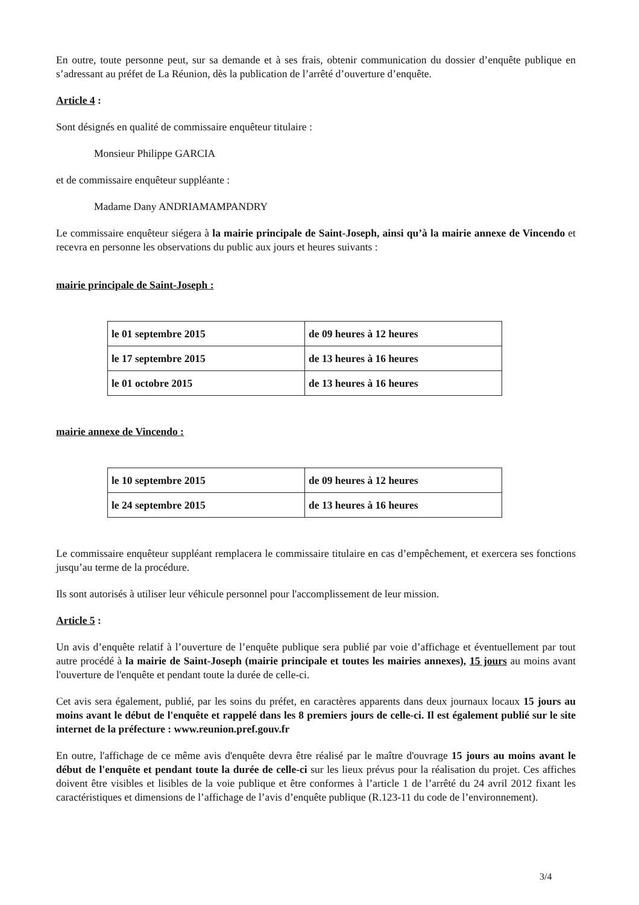En outre, toute personne peut, sur sa demande et à ses frais, obtenir communication du dossier d’enquête publique en s’adressant au préfet de La Réunion, dès la publication de l’arrêté d’ouverture d’enquête.
Article 4 :
Sont désignés en qualité de commissaire enquêteur titulaire :
Monsieur Philippe GARCIA
et de commissaire enquêteur suppléante :
Madame Dany ANDRIAMAMPANDRY
Le commissaire enquêteur siégera à la mairie principale de Saint-Joseph, ainsi qu’à la mairie annexe de Vincendo et recevra en personne les observations du public aux jours et heures suivants :
mairie principale de Saint-Joseph :
| le 01 septembre 2015 | de 09 heures à 12 heures |
| le 17 septembre 2015 | de 13 heures à 16 heures |
| le 01 octobre 2015 | de 13 heures à 16 heures |
mairie annexe de Vincendo :
| le 10 septembre 2015 | de 09 heures à 12 heures |
| le 24 septembre 2015 | de 13 heures à 16 heures |
Le commissaire enquêteur suppléant remplacera le commissaire titulaire en cas d’empêchement, et exercera ses fonctions jusqu’au terme de la procédure.
Ils sont autorisés à utiliser leur véhicule personnel pour l'accomplissement de leur mission.
Article 5 :
Un avis d’enquête relatif à l’ouverture de l’enquête publique sera publié par voie d’affichage et éventuellement par tout autre procédé à la mairie de Saint-Joseph (mairie principale et toutes les mairies annexes), 15 jours au moins avant l'ouverture de l'enquête et pendant toute la durée de celle-ci.
Cet avis sera également, publié, par les soins du préfet, en caractères apparents dans deux journaux locaux 15 jours au moins avant le début de l'enquête et rappelé dans les 8 premiers jours de celle-ci. Il est également publié sur le site internet de la préfecture : www.reunion.pref.gouv.fr
En outre, l'affichage de ce même avis d'enquête devra être réalisé par le maître d'ouvrage 15 jours au moins avant le début de l'enquête et pendant toute la durée de celle-ci sur les lieux prévus pour la réalisation du projet. Ces affiches doivent être visibles et lisibles de la voie publique et être conformes à l’article 1 de l’arrêté du 24 avril 2012 fixant les caractéristiques et dimensions de l’affichage de l’avis d’enquête publique (R.123-11 du code de l’environnement).
3/4